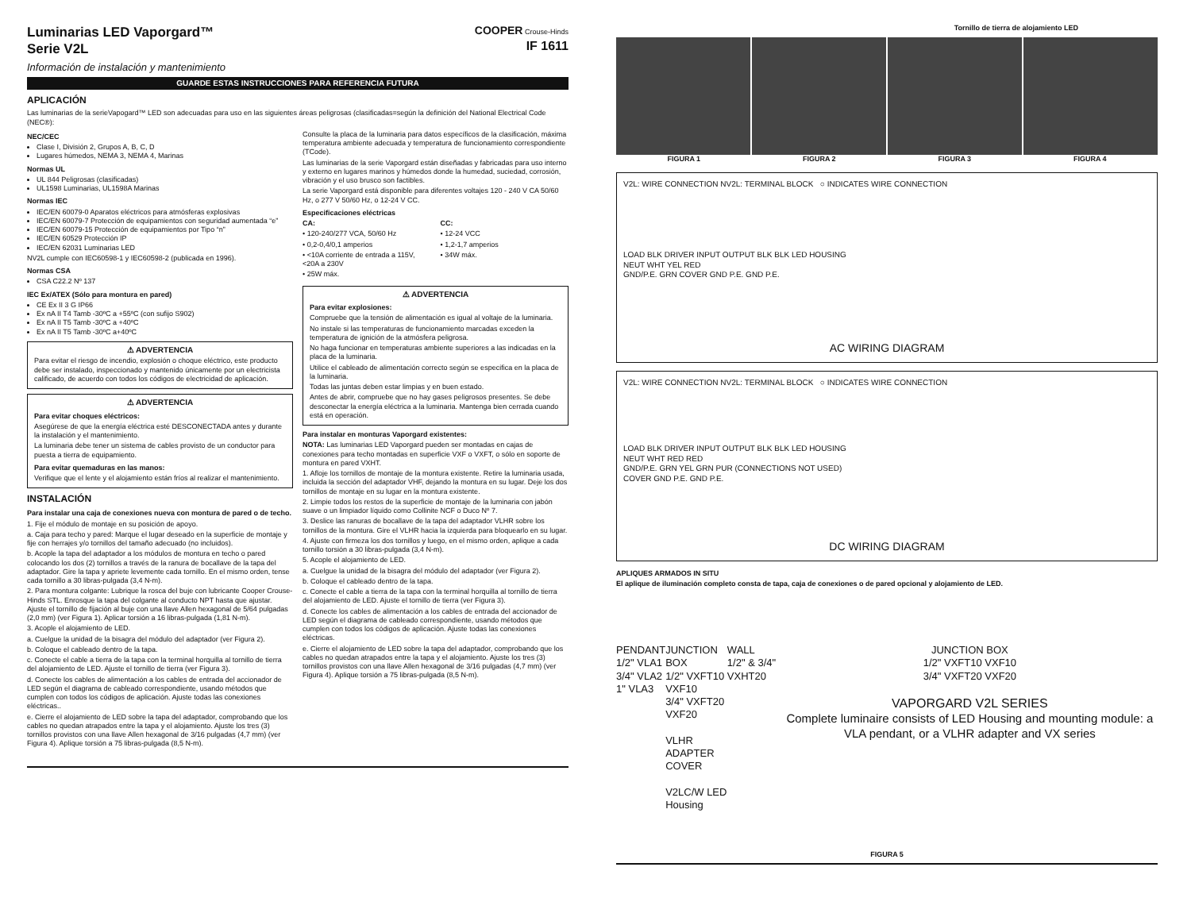Luminarias LED Vaporgard™
Serie V2L
Información de instalación y mantenimiento
COOPER Crouse-Hinds
IF 1611
GUARDE ESTAS INSTRUCCIONES PARA REFERENCIA FUTURA
APLICACIÓN
Las luminarias de la serieVapogard™ LED son adecuadas para uso en las siguientes áreas peligrosas (clasificadas=según la definición del National Electrical Code (NEC®):
NEC/CEC
Clase I, División 2, Grupos A, B, C, D
Lugares húmedos, NEMA 3, NEMA 4, Marinas
Normas UL
UL 844 Peligrosas (clasificadas)
UL1598 Luminarias, UL1598A Marinas
Normas IEC
IEC/EN 60079-0 Aparatos eléctricos para atmósferas explosivas
IEC/EN 60079-7 Protección de equipamientos con seguridad aumentada “e”
IEC/EN 60079-15 Protección de equipamientos por Tipo “n”
IEC/EN 60529 Protección IP
IEC/EN 62031 Luminarias LED
NV2L cumple con IEC60598-1 y IEC60598-2 (publicada en 1996).
Normas CSA
CSA C22.2 Nº 137
IEC Ex/ATEX (Sólo para montura en pared)
CE Ex II 3 G IP66
Ex nA II T4 Tamb -30ºC a +55ºC (con sufijo S902)
Ex nA II T5 Tamb -30ºC a +40ºC
Ex nA II T5 Tamb -30ºC a+40ºC
⚠ ADVERTENCIA
Para evitar el riesgo de incendio, explosión o choque eléctrico, este producto debe ser instalado, inspeccionado y mantenido únicamente por un electricista calificado, de acuerdo con todos los códigos de electricidad de aplicación.
⚠ ADVERTENCIA
Para evitar choques eléctricos:
Asegúrese de que la energía eléctrica esté DESCONECTADA antes y durante la instalación y el mantenimiento.
La luminaria debe tener un sistema de cables provisto de un conductor para puesta a tierra de equipamiento.
Para evitar quemaduras en las manos:
Verifique que el lente y el alojamiento están fríos al realizar el mantenimiento.
INSTALACIÓN
Para instalar una caja de conexiones nueva con montura de pared o de techo.
1. Fije el módulo de montaje en su posición de apoyo.
a. Caja para techo y pared: Marque el lugar deseado en la superficie de montaje y fije con herrajes y/o tornillos del tamaño adecuado (no incluidos).
b. Acople la tapa del adaptador a los módulos de montura en techo o pared colocando los dos (2) tornillos a través de la ranura de bocallave de la tapa del adaptador. Gire la tapa y apriete levemente cada tornillo. En el mismo orden, tense cada tornillo a 30 libras-pulgada (3,4 N-m).
2. Para montura colgante: Lubrique la rosca del buje con lubricante Cooper Crouse-Hinds STL. Enrosque la tapa del colgante al conducto NPT hasta que ajustar. Ajuste el tornillo de fijación al buje con una llave Allen hexagonal de 5/64 pulgadas (2,0 mm) (ver Figura 1). Aplicar torsión a 16 libras-pulgada (1,81 N-m).
3. Acople el alojamiento de LED.
a. Cuelgue la unidad de la bisagra del módulo del adaptador (ver Figura 2).
b. Coloque el cableado dentro de la tapa.
c. Conecte el cable a tierra de la tapa con la terminal horquilla al tornillo de tierra del alojamiento de LED. Ajuste el tornillo de tierra (ver Figura 3).
d. Conecte los cables de alimentación a los cables de entrada del accionador de LED según el diagrama de cableado correspondiente, usando métodos que cumplen con todos los códigos de aplicación. Ajuste todas las conexiones eléctricas..
e. Cierre el alojamiento de LED sobre la tapa del adaptador, comprobando que los cables no quedan atrapados entre la tapa y el alojamiento. Ajuste los tres (3) tornillos provistos con una llave Allen hexagonal de 3/16 pulgadas (4,7 mm) (ver Figura 4). Aplique torsión a 75 libras-pulgada (8,5 N-m).
Consulte la placa de la luminaria para datos específicos de la clasificación, máxima temperatura ambiente adecuada y temperatura de funcionamiento correspondiente (TCode).
Las luminarias de la serie Vaporgard están diseñadas y fabricadas para uso interno y externo en lugares marinos y húmedos donde la humedad, suciedad, corrosión, vibración y el uso brusco son factibles.
La serie Vaporgard está disponible para diferentes voltajes 120 - 240 V CA 50/60 Hz, o 277 V 50/60 Hz, o 12-24 V CC.
Especificaciones eléctricas
CA:
• 120-240/277 VCA, 50/60 Hz
• 0,2-0,4/0,1 amperios
• <10A corriente de entrada a 115V, <20A a 230V
• 25W máx.
CC:
• 12-24 VCC
• 1,2-1,7 amperios
• 34W máx.
⚠ ADVERTENCIA
Para evitar explosiones:
Compruebe que la tensión de alimentación es igual al voltaje de la luminaria.
No instale si las temperaturas de funcionamiento marcadas exceden la temperatura de ignición de la atmósfera peligrosa.
No haga funcionar en temperaturas ambiente superiores a las indicadas en la placa de la luminaria.
Utilice el cableado de alimentación correcto según se especifica en la placa de la luminaria.
Todas las juntas deben estar limpias y en buen estado.
Antes de abrir, compruebe que no hay gases peligrosos presentes. Se debe desconectar la energía eléctrica a la luminaria. Mantenga bien cerrada cuando está en operación.
Para instalar en monturas Vaporgard existentes:
NOTA: Las luminarias LED Vaporgard pueden ser montadas en cajas de conexiones para techo montadas en superficie VXF o VXFT, o sólo en soporte de montura en pared VXHT.
1. Afloje los tornillos de montaje de la montura existente. Retire la luminaria usada, incluida la sección del adaptador VHF, dejando la montura en su lugar. Deje los dos tornillos de montaje en su lugar en la montura existente.
2. Limpie todos los restos de la superficie de montaje de la luminaria con jabón suave o un limpiador líquido como Collinite NCF o Duco Nº 7.
3. Deslice las ranuras de bocallave de la tapa del adaptador VLHR sobre los tornillos de la montura. Gire el VLHR hacia la izquierda para bloquearlo en su lugar.
4. Ajuste con firmeza los dos tornillos y luego, en el mismo orden, aplique a cada tornillo torsión a 30 libras-pulgada (3,4 N-m).
5. Acople el alojamiento de LED.
a. Cuelgue la unidad de la bisagra del módulo del adaptador (ver Figura 2).
b. Coloque el cableado dentro de la tapa.
c. Conecte el cable a tierra de la tapa con la terminal horquilla al tornillo de tierra del alojamiento de LED. Ajuste el tornillo de tierra (ver Figura 3).
d. Conecte los cables de alimentación a los cables de entrada del accionador de LED según el diagrama de cableado correspondiente, usando métodos que cumplen con todos los códigos de aplicación. Ajuste todas las conexiones eléctricas.
e. Cierre el alojamiento de LED sobre la tapa del adaptador, comprobando que los cables no quedan atrapados entre la tapa y el alojamiento. Ajuste los tres (3) tornillos provistos con una llave Allen hexagonal de 3/16 pulgadas (4,7 mm) (ver Figura 4). Aplique torsión a 75 libras-pulgada (8,5 N-m).
Tornillo de tierra de alojamiento LED
FIGURA 1 FIGURA 2 FIGURA 3 FIGURA 4
V2L: WIRE CONNECTION NV2L: TERMINAL BLOCK ○ INDICATES WIRE CONNECTION
LOAD BLK DRIVER INPUT OUTPUT BLK BLK LED HOUSING
NEUT WHT YEL RED
GND/P.E. GRN COVER GND P.E. GND P.E.
AC WIRING DIAGRAM
V2L: WIRE CONNECTION NV2L: TERMINAL BLOCK ○ INDICATES WIRE CONNECTION
LOAD BLK DRIVER INPUT OUTPUT BLK BLK LED HOUSING
NEUT WHT RED RED
GND/P.E. GRN YEL GRN PUR (CONNECTIONS NOT USED)
COVER GND P.E. GND P.E.
DC WIRING DIAGRAM
APLIQUES ARMADOS IN SITU
El aplique de iluminación completo consta de tapa, caja de conexiones o de pared opcional y alojamiento de LED.
PENDANT
1/2" VLA1
3/4" VLA2
1" VLA3
JUNCTION BOX
1/2" VXFT10 VXF10
3/4" VXFT20 VXF20
VLHR
ADAPTER
COVER
V2LC/W LED Housing
WALL
1/2" & 3/4" VXHT20
JUNCTION BOX
1/2" VXFT10 VXF10
3/4" VXFT20 VXF20
VAPORGARD V2L SERIES
Complete luminaire consists of LED Housing and mounting module: a VLA pendant, or a VLHR adapter and VX series
FIGURA 5